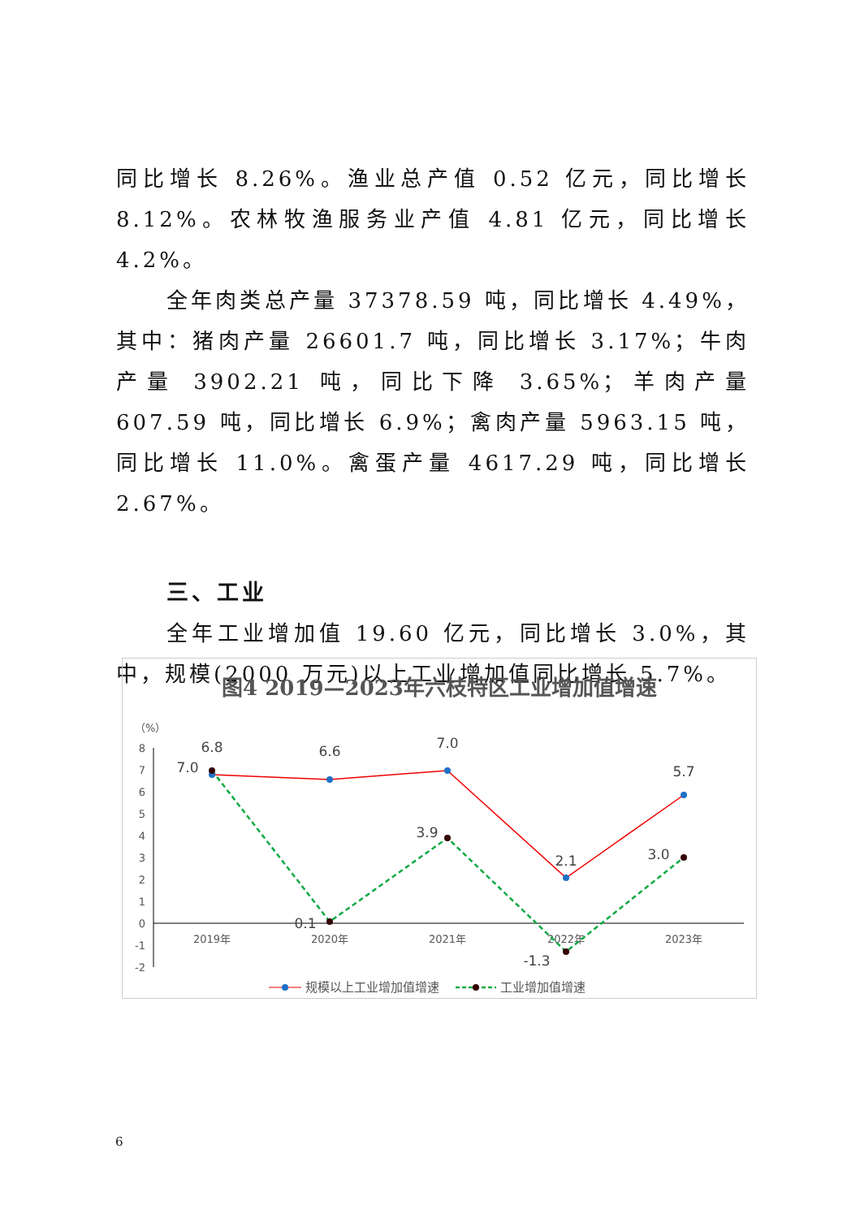同比增长 8.26%。渔业总产值 0.52 亿元，同比增长 8.12%。农林牧渔服务业产值 4.81 亿元，同比增长 4.2%。
全年肉类总产量 37378.59 吨，同比增长 4.49%，其中：猪肉产量 26601.7 吨，同比增长 3.17%；牛肉产量 3902.21 吨，同比下降 3.65%；羊肉产量 607.59 吨，同比增长 6.9%；禽肉产量 5963.15 吨，同比增长 11.0%。禽蛋产量 4617.29 吨，同比增长 2.67%。
三、工业
全年工业增加值 19.60 亿元，同比增长 3.0%，其中，规模(2000 万元)以上工业增加值同比增长 5.7%。
图4 2019—2023年六枝特区工业增加值增速
（%）
8
7
6
5
4
3
2
1
0
-1
-2
2019年
2020年
2021年
2022年
2023年
6.8
7.0
6.6
7.0
2.1
5.7
3.9
0.1
-1.3
3.0
规模以上工业增加值增速
工业增加值增速
6